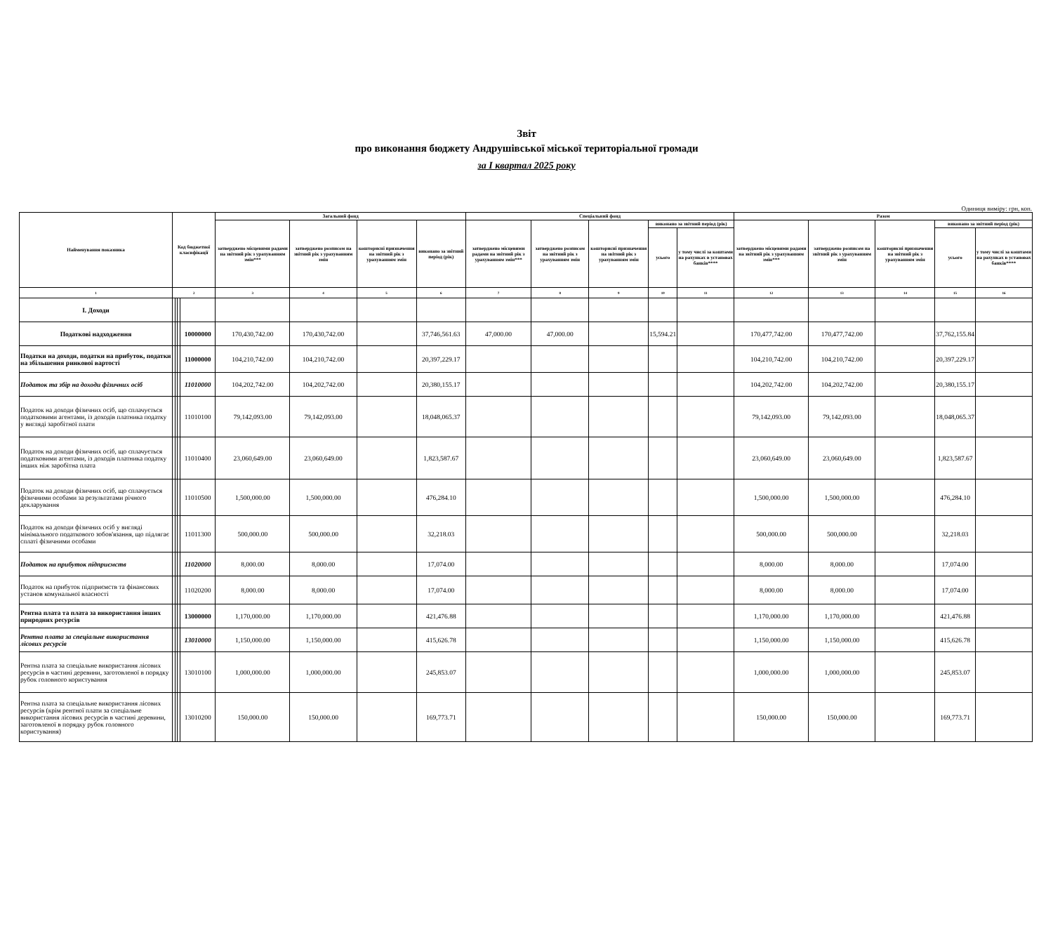Звіт
про виконання бюджету Андрушівської міської територіальної громади
за I квартал 2025 року
Одиниця виміру: грн, коп.
| Найменування показника | Код бюджетної класифікації | | | | Загальний фонд | | | | Спеціальний фонд | | | | | Разом | | | | |
| --- | --- | --- | --- | --- | --- | --- | --- | --- | --- | --- | --- | --- | --- | --- | --- | --- | --- | --- |
| | | | | | затверджено місцевими радами на звітний рік з урахуванням змін*** | затверджено розписом на звітний рік з урахуванням змін | кошторисні призначення на звітний рік з урахуванням змін | виконано за звітний період (рік) | затверджено місцевими радами на звітний рік з урахуванням змін*** | затверджено розписом на звітний рік з урахуванням змін | кошторисні призначення на звітний рік з урахуванням змін | виконано за звітний період (рік) | | затверджено місцевими радами на звітний рік з урахуванням змін*** | затверджено розписом на звітний рік з урахуванням змін | кошторисні призначення на звітний рік з урахуванням змін | виконано за звітний період (рік) | |
| | | | | | | | | | | | | усього | у тому числі за коштами на рахунках в установах банків**** | | | | усього | у тому числі за коштами на рахунках в установах банків**** |
| 1 | 2 | | | | 3 | 4 | 5 | 6 | 7 | 8 | 9 | 10 | 11 | 12 | 13 | 14 | 15 | 16 |
| І. Доходи | | | | | | | | | | | | | | | | | | |
| Податкові надходження | | | | 10000000 | 170,430,742.00 | 170,430,742.00 | | 37,746,561.63 | 47,000.00 | 47,000.00 | | 15,594.21 | | 170,477,742.00 | 170,477,742.00 | | 37,762,155.84 | |
| Податки на доходи, податки на прибуток, податки на збільшення ринкової вартості | | | | 11000000 | 104,210,742.00 | 104,210,742.00 | | 20,397,229.17 | | | | | | 104,210,742.00 | 104,210,742.00 | | 20,397,229.17 | |
| Податок та збір на доходи фізичних осіб | | | | 11010000 | 104,202,742.00 | 104,202,742.00 | | 20,380,155.17 | | | | | | 104,202,742.00 | 104,202,742.00 | | 20,380,155.17 | |
| Податок на доходи фізичних осіб, що сплачується податковими агентами, із доходів платника податку у вигляді заробітної плати | | | | 11010100 | 79,142,093.00 | 79,142,093.00 | | 18,048,065.37 | | | | | | 79,142,093.00 | 79,142,093.00 | | 18,048,065.37 | |
| Податок на доходи фізичних осіб, що сплачується податковими агентами, із доходів платника податку інших ніж заробітна плата | | | | 11010400 | 23,060,649.00 | 23,060,649.00 | | 1,823,587.67 | | | | | | 23,060,649.00 | 23,060,649.00 | | 1,823,587.67 | |
| Податок на доходи фізичних осіб, що сплачується фізичними особами за результатами річного декларування | | | | 11010500 | 1,500,000.00 | 1,500,000.00 | | 476,284.10 | | | | | | 1,500,000.00 | 1,500,000.00 | | 476,284.10 | |
| Податок на доходи фізичних осіб у вигляді мінімального податкового зобов'язання, що підлягає сплаті фізичними особами | | | | 11011300 | 500,000.00 | 500,000.00 | | 32,218.03 | | | | | | 500,000.00 | 500,000.00 | | 32,218.03 | |
| Податок на прибуток підприємств | | | | 11020000 | 8,000.00 | 8,000.00 | | 17,074.00 | | | | | | 8,000.00 | 8,000.00 | | 17,074.00 | |
| Податок на прибуток підприємств та фінансових установ комунальної власності | | | | 11020200 | 8,000.00 | 8,000.00 | | 17,074.00 | | | | | | 8,000.00 | 8,000.00 | | 17,074.00 | |
| Рентна плата та плата за використання інших природних ресурсів | | | | 13000000 | 1,170,000.00 | 1,170,000.00 | | 421,476.88 | | | | | | 1,170,000.00 | 1,170,000.00 | | 421,476.88 | |
| Рентна плата за спеціальне використання лісових ресурсів | | | | 13010000 | 1,150,000.00 | 1,150,000.00 | | 415,626.78 | | | | | | 1,150,000.00 | 1,150,000.00 | | 415,626.78 | |
| Рентна плата за спеціальне використання лісових ресурсів в частині деревини, заготовленої в порядку рубок головного користування | | | | 13010100 | 1,000,000.00 | 1,000,000.00 | | 245,853.07 | | | | | | 1,000,000.00 | 1,000,000.00 | | 245,853.07 | |
| Рентна плата за спеціальне використання лісових ресурсів (крім рентної плати за спеціальне використання лісових ресурсів в частині деревини, заготовленої в порядку рубок головного користування) | | | | 13010200 | 150,000.00 | 150,000.00 | | 169,773.71 | | | | | | 150,000.00 | 150,000.00 | | 169,773.71 | |